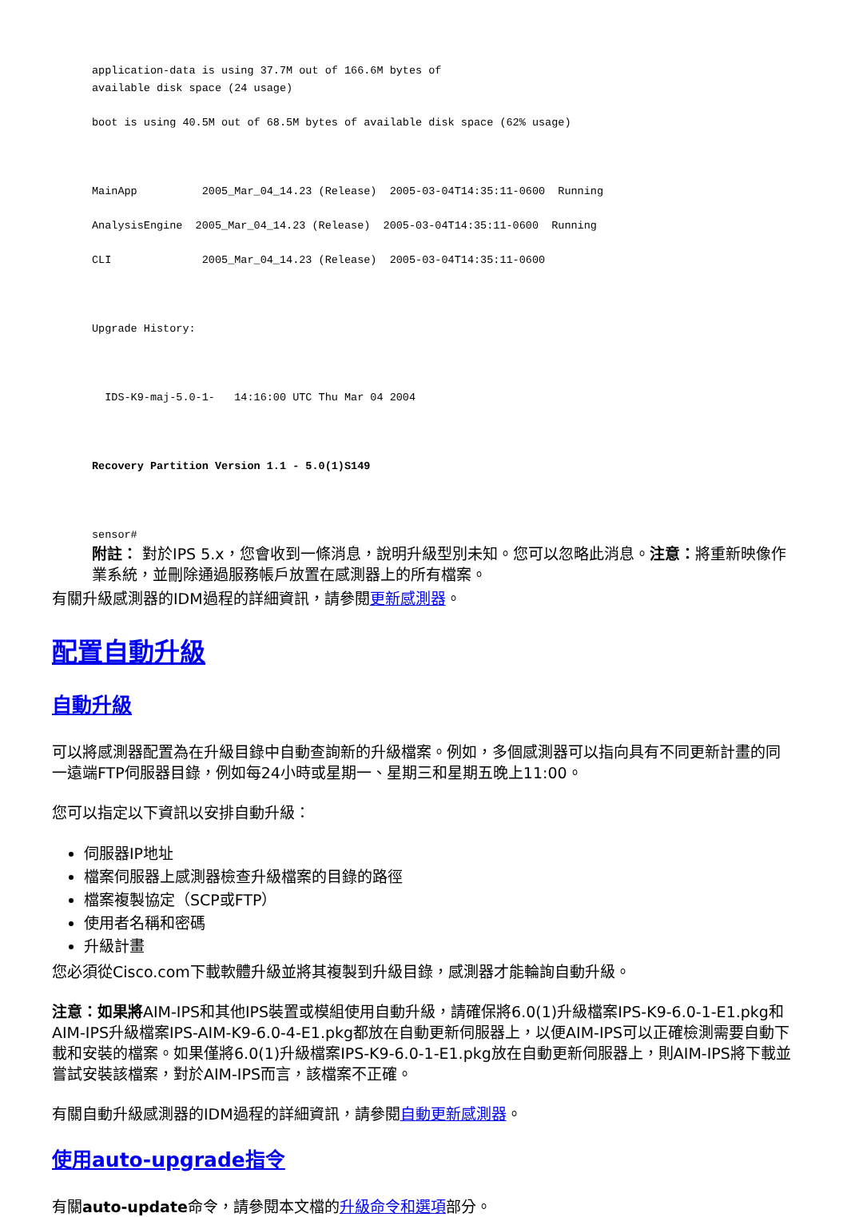application-data is using 37.7M out of 166.6M bytes of
available disk space (24 usage)

boot is using 40.5M out of 68.5M bytes of available disk space (62% usage)



MainApp          2005_Mar_04_14.23 (Release)  2005-03-04T14:35:11-0600  Running

AnalysisEngine  2005_Mar_04_14.23 (Release)  2005-03-04T14:35:11-0600  Running

CLI              2005_Mar_04_14.23 (Release)  2005-03-04T14:35:11-0600



Upgrade History:



  IDS-K9-maj-5.0-1-   14:16:00 UTC Thu Mar 04 2004



Recovery Partition Version 1.1 - 5.0(1)S149



sensor#
附註： 對於IPS 5.x，您會收到一條消息，說明升級型別未知。您可以忽略此消息。注意：將重新映像作業系統，並刪除通過服務帳戶放置在感測器上的所有檔案。
有關升級感測器的IDM過程的詳細資訊，請參閱更新感測器。
配置自動升級
自動升級
可以將感測器配置為在升級目錄中自動查詢新的升級檔案。例如，多個感測器可以指向具有不同更新計畫的同一遠端FTP伺服器目錄，例如每24小時或星期一、星期三和星期五晚上11:00。
您可以指定以下資訊以安排自動升級：
伺服器IP地址
檔案伺服器上感測器檢查升級檔案的目錄的路徑
檔案複製協定（SCP或FTP）
使用者名稱和密碼
升級計畫
您必須從Cisco.com下載軟體升級並將其複製到升級目錄，感測器才能輪詢自動升級。
注意：如果將AIM-IPS和其他IPS裝置或模組使用自動升級，請確保將6.0(1)升級檔案IPS-K9-6.0-1-E1.pkg和AIM-IPS升級檔案IPS-AIM-K9-6.0-4-E1.pkg都放在自動更新伺服器上，以便AIM-IPS可以正確檢測需要自動下載和安裝的檔案。如果僅將6.0(1)升級檔案IPS-K9-6.0-1-E1.pkg放在自動更新伺服器上，則AIM-IPS將下載並嘗試安裝該檔案，對於AIM-IPS而言，該檔案不正確。
有關自動升級感測器的IDM過程的詳細資訊，請參閱自動更新感測器。
使用auto-upgrade指令
有關auto-update命令，請參閱本文檔的升級命令和選項部分。